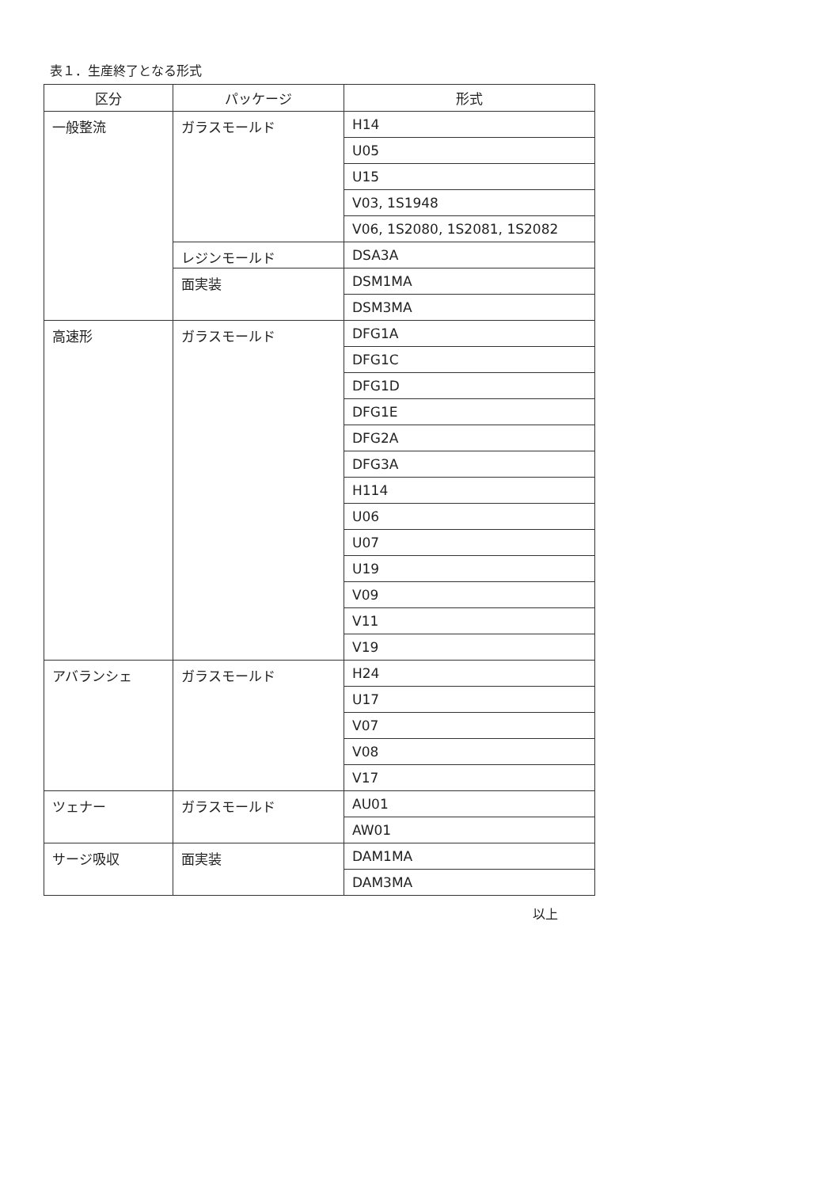表１．生産終了となる形式
| 区分 | パッケージ | 形式 |
| --- | --- | --- |
| 一般整流 | ガラスモールド | H14 |
| | | U05 |
| | | U15 |
| | | V03, 1S1948 |
| | | V06, 1S2080, 1S2081, 1S2082 |
| | レジンモールド | DSA3A |
| | 面実装 | DSM1MA |
| | | DSM3MA |
| 高速形 | ガラスモールド | DFG1A |
| | | DFG1C |
| | | DFG1D |
| | | DFG1E |
| | | DFG2A |
| | | DFG3A |
| | | H114 |
| | | U06 |
| | | U07 |
| | | U19 |
| | | V09 |
| | | V11 |
| | | V19 |
| アバランシェ | ガラスモールド | H24 |
| | | U17 |
| | | V07 |
| | | V08 |
| | | V17 |
| ツェナー | ガラスモールド | AU01 |
| | | AW01 |
| サージ吸収 | 面実装 | DAM1MA |
| | | DAM3MA |
以上